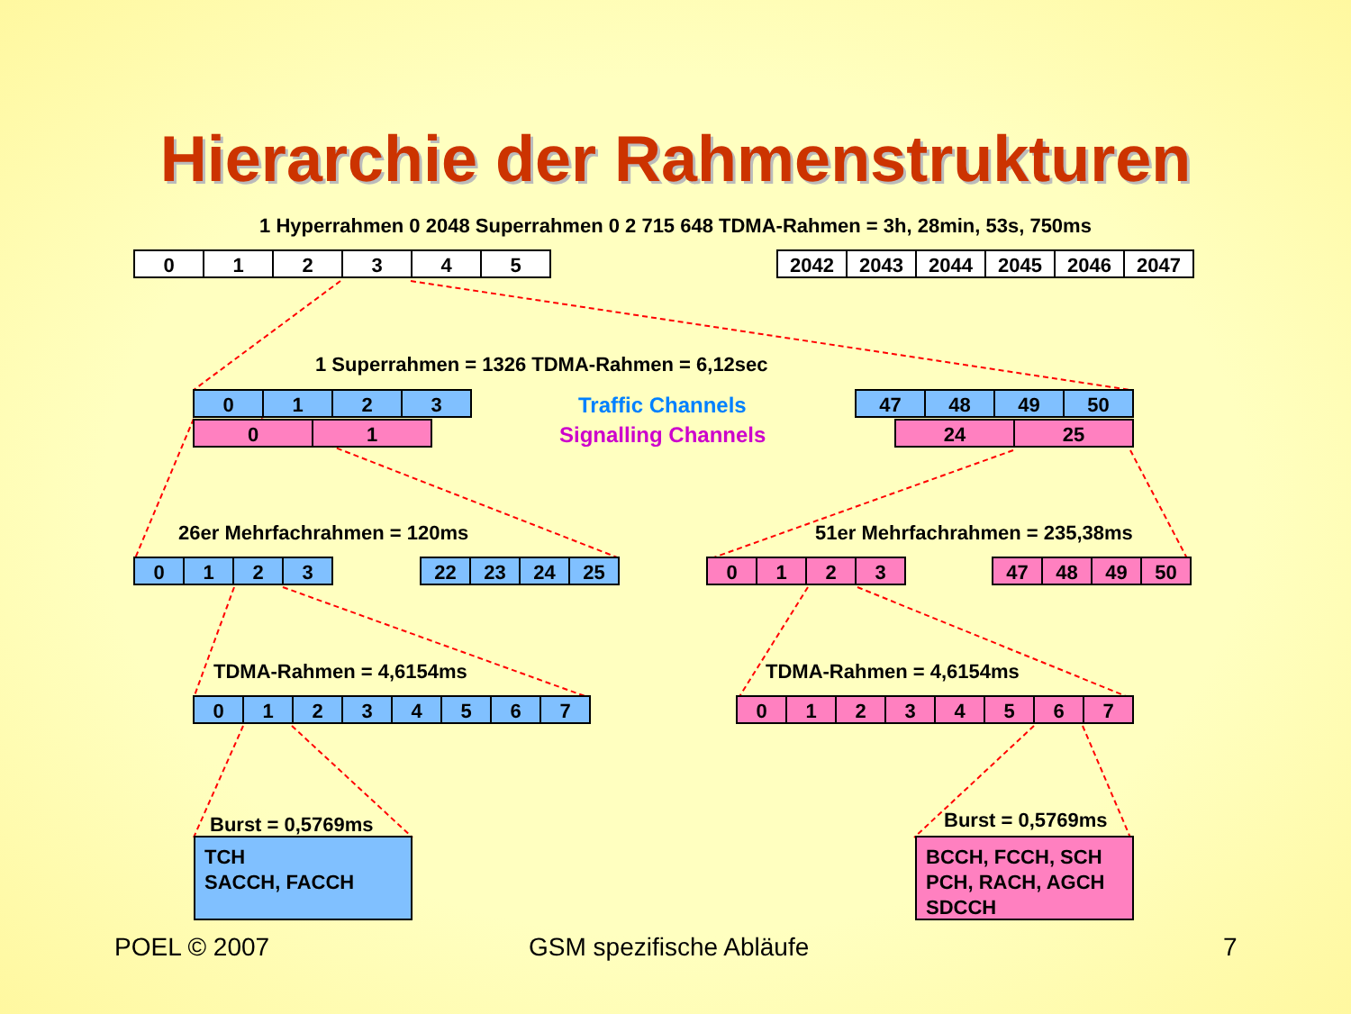Hierarchie der Rahmenstrukturen
1 Hyperrahmen 0 2048 Superrahmen 0 2 715 648 TDMA-Rahmen = 3h, 28min, 53s, 750ms
012345 2042 2043 2044 2045 2046 2047
1 Superrahmen = 1326 TDMA-Rahmen = 6,12sec
0123 Traffic Channels 47 48 49 50
01 Signalling Channels 24 25
26er Mehrfachrahmen = 120ms 51er Mehrfachrahmen = 235,38ms
0123 22 23 24 25 0123 47 48 49 50
TDMA-Rahmen = 4,6154ms TDMA-Rahmen = 4,6154ms
01234567 01234567
Burst = 0,5769ms Burst = 0,5769ms
TCH
SACCH, FACCH
BCCH, FCCH, SCH
PCH, RACH, AGCH
SDCCH
POEL © 2007 GSM spezifische Abläufe 7